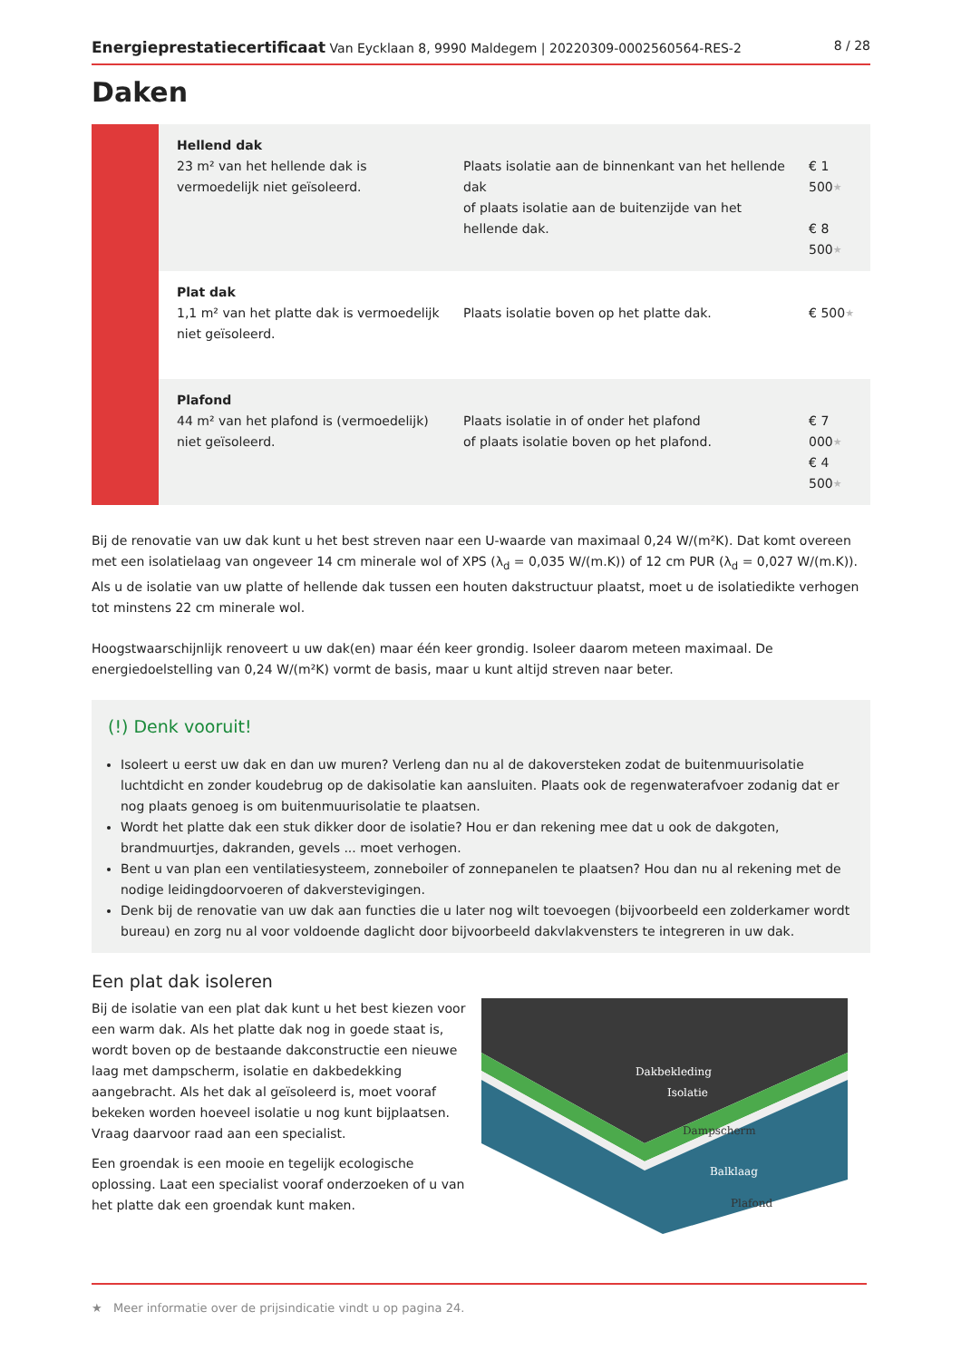Energieprestatiecertificaat Van Eycklaan 8, 9990 Maldegem | 20220309-0002560564-RES-2
8 / 28
Daken
| | Hellend dak 23 m² van het hellende dak is vermoedelijk niet geïsoleerd. | Plaats isolatie aan de binnenkant van het hellende dak of plaats isolatie aan de buitenzijde van het hellende dak. | € 1 500 ★ € 8 500 ★ |
| | Plat dak 1,1 m² van het platte dak is vermoedelijk niet geïsoleerd. | Plaats isolatie boven op het platte dak. | € 500 ★ |
| | Plafond 44 m² van het plafond is (vermoedelijk) niet geïsoleerd. | Plaats isolatie in of onder het plafond of plaats isolatie boven op het plafond. | € 7 000 ★ € 4 500 ★ |
Bij de renovatie van uw dak kunt u het best streven naar een U-waarde van maximaal 0,24 W/(m²K). Dat komt overeen met een isolatielaag van ongeveer 14 cm minerale wol of XPS (λ<sub>d</sub> = 0,035 W/(m.K)) of 12 cm PUR (λ<sub>d</sub> = 0,027 W/(m.K)). Als u de isolatie van uw platte of hellende dak tussen een houten dakstructuur plaatst, moet u de isolatiedikte verhogen tot minstens 22 cm minerale wol.
Hoogstwaarschijnlijk renoveert u uw dak(en) maar één keer grondig. Isoleer daarom meteen maximaal. De energiedoelstelling van 0,24 W/(m²K) vormt de basis, maar u kunt altijd streven naar beter.
(!) Denk vooruit!
Isoleert u eerst uw dak en dan uw muren? Verleng dan nu al de dakoversteken zodat de buitenmuurisolatie luchtdicht en zonder koudebrug op de dakisolatie kan aansluiten. Plaats ook de regenwaterafvoer zodanig dat er nog plaats genoeg is om buitenmuurisolatie te plaatsen.
Wordt het platte dak een stuk dikker door de isolatie? Hou er dan rekening mee dat u ook de dakgoten, brandmuurtjes, dakranden, gevels ... moet verhogen.
Bent u van plan een ventilatiesysteem, zonneboiler of zonnepanelen te plaatsen? Hou dan nu al rekening met de nodige leidingdoorvoeren of dakverstevigingen.
Denk bij de renovatie van uw dak aan functies die u later nog wilt toevoegen (bijvoorbeeld een zolderkamer wordt bureau) en zorg nu al voor voldoende daglicht door bijvoorbeeld dakvlakvensters te integreren in uw dak.
Een plat dak isoleren
Bij de isolatie van een plat dak kunt u het best kiezen voor een warm dak. Als het platte dak nog in goede staat is, wordt boven op de bestaande dakconstructie een nieuwe laag met dampscherm, isolatie en dakbedekking aangebracht. Als het dak al geïsoleerd is, moet vooraf bekeken worden hoeveel isolatie u nog kunt bijplaatsen. Vraag daarvoor raad aan een specialist.
Een groendak is een mooie en tegelijk ecologische oplossing. Laat een specialist vooraf onderzoeken of u van het platte dak een groendak kunt maken.
Dakbekleding
Isolatie
Dampscherm
Balklaag
Plafond
★ Meer informatie over de prijsindicatie vindt u op pagina 24.